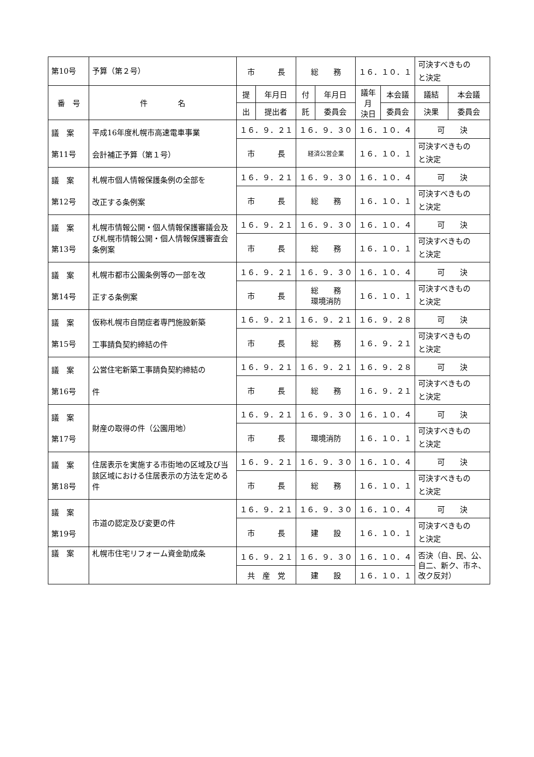| 第10号 | 予算（第２号） | 市 長 | | 総 務 | | １６．１０．１ | | 可決すべきもの と決定 | |
| 番 号 | 件 名 | 提 | 年月日 | 付 | 年月日 | 議年 月 決日 | 本会議 | 議結 | 本会議 |
| | | 出 | 提出者 | 託 | 委員会 | | 委員会 | 決果 | 委員会 |
| 議 案 第11号 | 平成16年度札幌市高速電車事業 会計補正予算（第１号） | １６．９．２１ | | １６．９．３０ | | １６．１０．４ | | 可 決 | |
| | | 市 長 | | 経済公営企業 | | １６．１０．１ | | 可決すべきもの と決定 | |
| 議 案 第12号 | 札幌市個人情報保護条例の全部を 改正する条例案 | １６．９．２１ | | １６．９．３０ | | １６．１０．４ | | 可 決 | |
| | | 市 長 | | 総 務 | | １６．１０．１ | | 可決すべきもの と決定 | |
| 議 案 第13号 | 札幌市情報公開・個人情報保護審議会及び札幌市情報公開・個人情報保護審査会条例案 | １６．９．２１ | | １６．９．３０ | | １６．１０．４ | | 可 決 | |
| | | 市 長 | | 総 務 | | １６．１０．１ | | 可決すべきもの と決定 | |
| 議 案 第14号 | 札幌市都市公園条例等の一部を改 正する条例案 | １６．９．２１ | | １６．９．３０ | | １６．１０．４ | | 可 決 | |
| | | 市 長 | | 総 務 環境消防 | | １６．１０．１ | | 可決すべきもの と決定 | |
| 議 案 第15号 | 仮称札幌市自閉症者専門施設新築 工事請負契約締結の件 | １６．９．２１ | | １６．９．２１ | | １６．９．２８ | | 可 決 | |
| | | 市 長 | | 総 務 | | １６．９．２１ | | 可決すべきもの と決定 | |
| 議 案 第16号 | 公営住宅新築工事請負契約締結の 件 | １６．９．２１ | | １６．９．２１ | | １６．９．２８ | | 可 決 | |
| | | 市 長 | | 総 務 | | １６．９．２１ | | 可決すべきもの と決定 | |
| 議 案 第17号 | 財産の取得の件（公園用地） | １６．９．２１ | | １６．９．３０ | | １６．１０．４ | | 可 決 | |
| | | 市 長 | | 環境消防 | | １６．１０．１ | | 可決すべきもの と決定 | |
| 議 案 第18号 | 住居表示を実施する市街地の区域及び当該区域における住居表示の方法を定める件 | １６．９．２１ | | １６．９．３０ | | １６．１０．４ | | 可 決 | |
| | | 市 長 | | 総 務 | | １６．１０．１ | | 可決すべきもの と決定 | |
| 議 案 第19号 | 市道の認定及び変更の件 | １６．９．２１ | | １６．９．３０ | | １６．１０．４ | | 可 決 | |
| | | 市 長 | | 建 設 | | １６．１０．１ | | 可決すべきもの と決定 | |
| 議 案 | 札幌市住宅リフォーム資金助成条 | １６．９．２１ | | １６．９．３０ | | １６．１０．４ | | 否決（自、民、公、自二、新ク、市ネ、改ク反対） | |
| | | 共 産 党 | | 建 設 | | １６．１０．１ | | | |